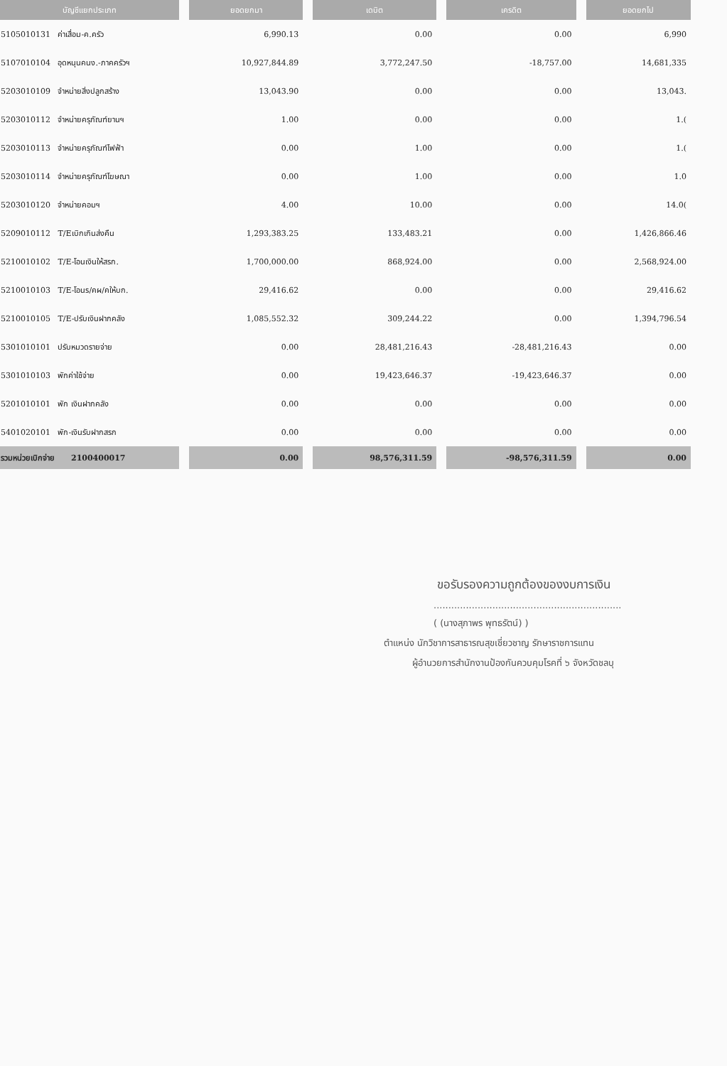| บัญชีแยกประเภท | ยอดยกมา | เดบิต | เครดิต | ยอดยกไป |
| --- | --- | --- | --- | --- |
| 5105010131 ค่าเสื่อม-ค.ครัว | 6,990.13 | 0.00 | 0.00 | 6,990 |
| 5107010104 อุดหนุนคนง.-ภาคครัวฯ | 10,927,844.89 | 3,772,247.50 | -18,757.00 | 14,681,335 |
| 5203010109 จำหน่ายสิ่งปลูกสร้าง | 13,043.90 | 0.00 | 0.00 | 13,043. |
| 5203010112 จำหน่ายครุภัณฑ์ยานฯ | 1.00 | 0.00 | 0.00 | 1.( |
| 5203010113 จำหน่ายครุภัณฑ์ไฟฟ้า | 0.00 | 1.00 | 0.00 | 1.( |
| 5203010114 จำหน่ายครุภัณฑ์โฆษณา | 0.00 | 1.00 | 0.00 | 1.0 |
| 5203010120 จำหน่ายคอมฯ | 4.00 | 10.00 | 0.00 | 14.0( |
| 5209010112 T/Eเบิกเกินส่งคืน | 1,293,383.25 | 133,483.21 | 0.00 | 1,426,866.46 |
| 5210010102 T/E-โอนเงินให้สรก. | 1,700,000.00 | 868,924.00 | 0.00 | 2,568,924.00 |
| 5210010103 T/E-โอนร/คผ/คให้บก. | 29,416.62 | 0.00 | 0.00 | 29,416.62 |
| 5210010105 T/E-ปรับเงินฝากคลัง | 1,085,552.32 | 309,244.22 | 0.00 | 1,394,796.54 |
| 5301010101 ปรับหมวดรายจ่าย | 0.00 | 28,481,216.43 | -28,481,216.43 | 0.00 |
| 5301010103 พักค่าใช้จ่าย | 0.00 | 19,423,646.37 | -19,423,646.37 | 0.00 |
| 5201010101 พัก เงินฝากคลัง | 0.00 | 0.00 | 0.00 | 0.00 |
| 5401020101 พัก-เงินรับฝากสรก | 0.00 | 0.00 | 0.00 | 0.00 |
| รวมหน่วยเบิกจ่าย 2100400017 | 0.00 | 98,576,311.59 | -98,576,311.59 | 0.00 |
ขอรับรองความถูกต้องของงบการเงิน
................................................................
( (นางสุภาพร พุทธรัตน์) )
ตำแหน่ง นักวิชาการสาธารณสุขเชี่ยวชาญ รักษาราชการแทน
ผู้อำนวยการสำนักงานป้องกันควบคุมโรคที่ ๖ จังหวัดชลบุ